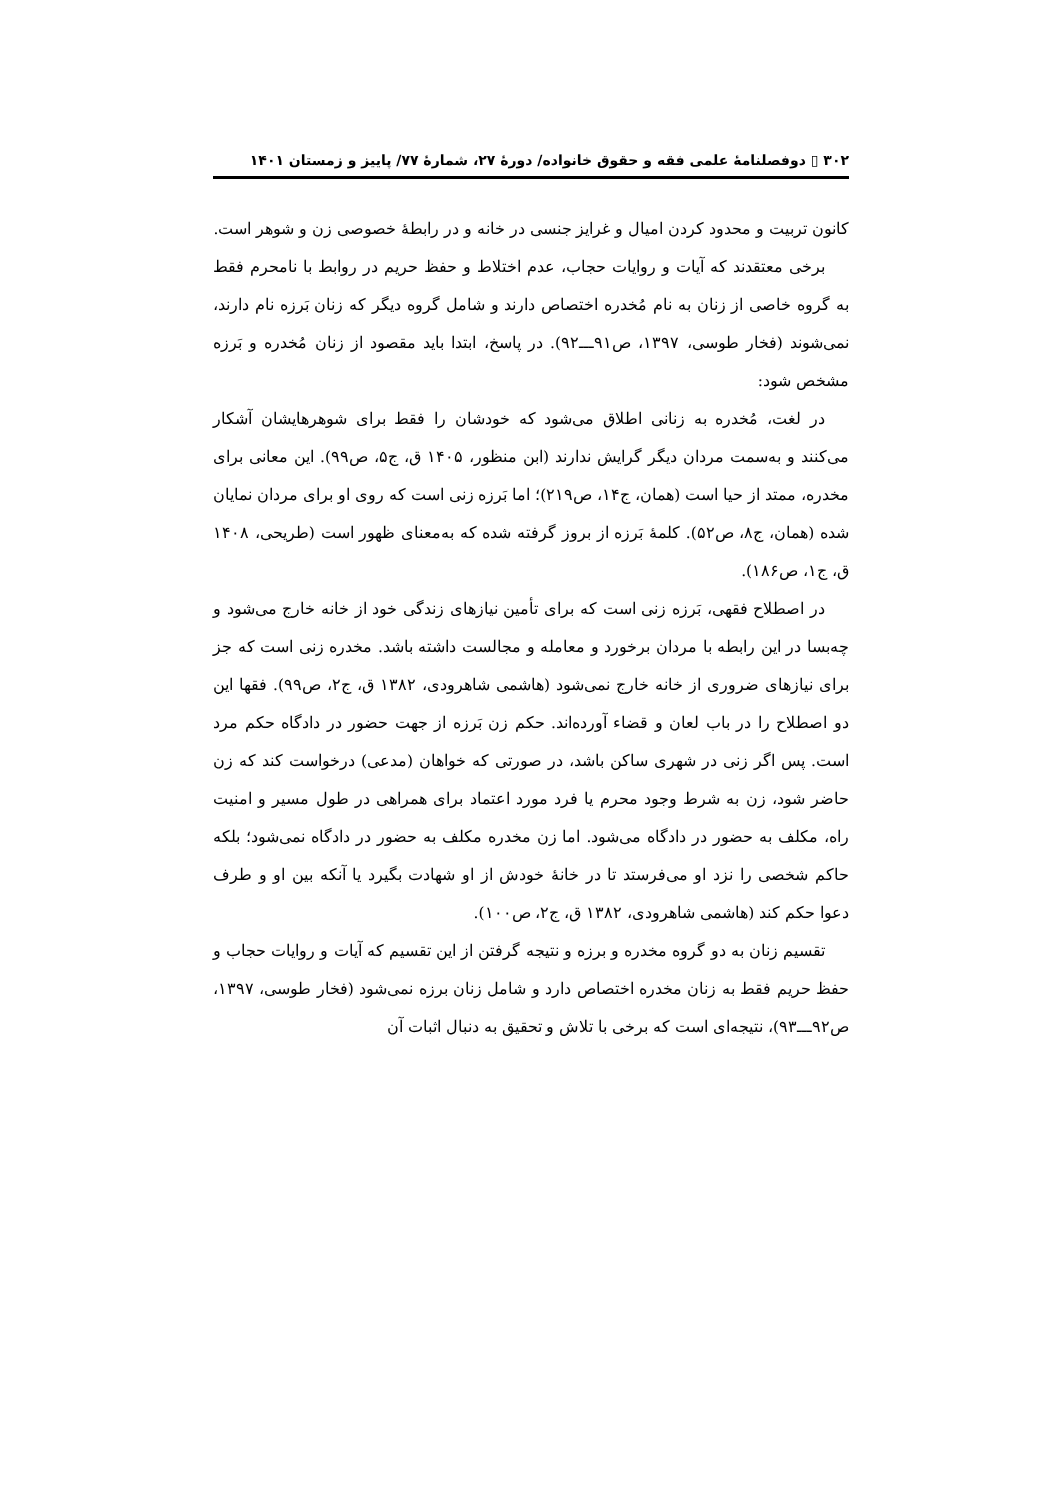۳۰۲ ▯ دوفصلنامۀ علمی فقه و حقوق خانواده/ دورۀ ۲۷، شمارۀ ۷۷/ پاییز و زمستان ۱۴۰۱
کانون تربیت و محدود کردن امیال و غرایز جنسی در خانه و در رابطۀ خصوصی زن و شوهر است.
برخی معتقدند که آیات و روایات حجاب، عدم اختلاط و حفظ حریم در روابط با نامحرم فقط به گروه خاصی از زنان به نام مُخدره اختصاص دارند و شامل گروه دیگر که زنان بَرزه نام دارند، نمی‌شوند (فخار طوسی، ۱۳۹۷، ص۹۱ـــ۹۲). در پاسخ، ابتدا باید مقصود از زنان مُخدره و بَرزه مشخص شود:
در لغت، مُخدره به زنانی اطلاق می‌شود که خودشان را فقط برای شوهرهایشان آشکار می‌کنند و به‌سمت مردان دیگر گرایش ندارند (ابن منظور، ۱۴۰۵ ق، ج۵، ص۹۹). این معانی برای مخدره، ممتد از حیا است (همان، ج۱۴، ص۲۱۹)؛ اما بَرزه زنی است که روی او برای مردان نمایان شده (همان، ج۸، ص۵۲). کلمۀ بَرزه از بروز گرفته شده که به‌معنای ظهور است (طریحی، ۱۴۰۸ ق، ج۱، ص۱۸۶).
در اصطلاح فقهی، بَرزه زنی است که برای تأمین نیازهای زندگی خود از خانه خارج می‌شود و چه‌بسا در این رابطه با مردان برخورد و معامله و مجالست داشته باشد. مخدره زنی است که جز برای نیازهای ضروری از خانه خارج نمی‌شود (هاشمی شاهرودی، ۱۳۸۲ ق، ج۲، ص۹۹). فقها این دو اصطلاح را در باب لعان و قضاء آورده‌اند. حکم زن بَرزه از جهت حضور در دادگاه حکم مرد است. پس اگر زنی در شهری ساکن باشد، در صورتی که خواهان (مدعی) درخواست کند که زن حاضر شود، زن به شرط وجود محرم یا فرد مورد اعتماد برای همراهی در طول مسیر و امنیت راه، مکلف به حضور در دادگاه می‌شود. اما زن مخدره مکلف به حضور در دادگاه نمی‌شود؛ بلکه حاکم شخصی را نزد او می‌فرستد تا در خانۀ خودش از او شهادت بگیرد یا آنکه بین او و طرف دعوا حکم کند (هاشمی شاهرودی، ۱۳۸۲ ق، ج۲، ص۱۰۰).
تقسیم زنان به دو گروه مخدره و برزه و نتیجه گرفتن از این تقسیم که آیات و روایات حجاب و حفظ حریم فقط به زنان مخدره اختصاص دارد و شامل زنان برزه نمی‌شود (فخار طوسی، ۱۳۹۷، ص۹۲ـــ۹۳)، نتیجه‌ای است که برخی با تلاش و تحقیق به دنبال اثبات آن